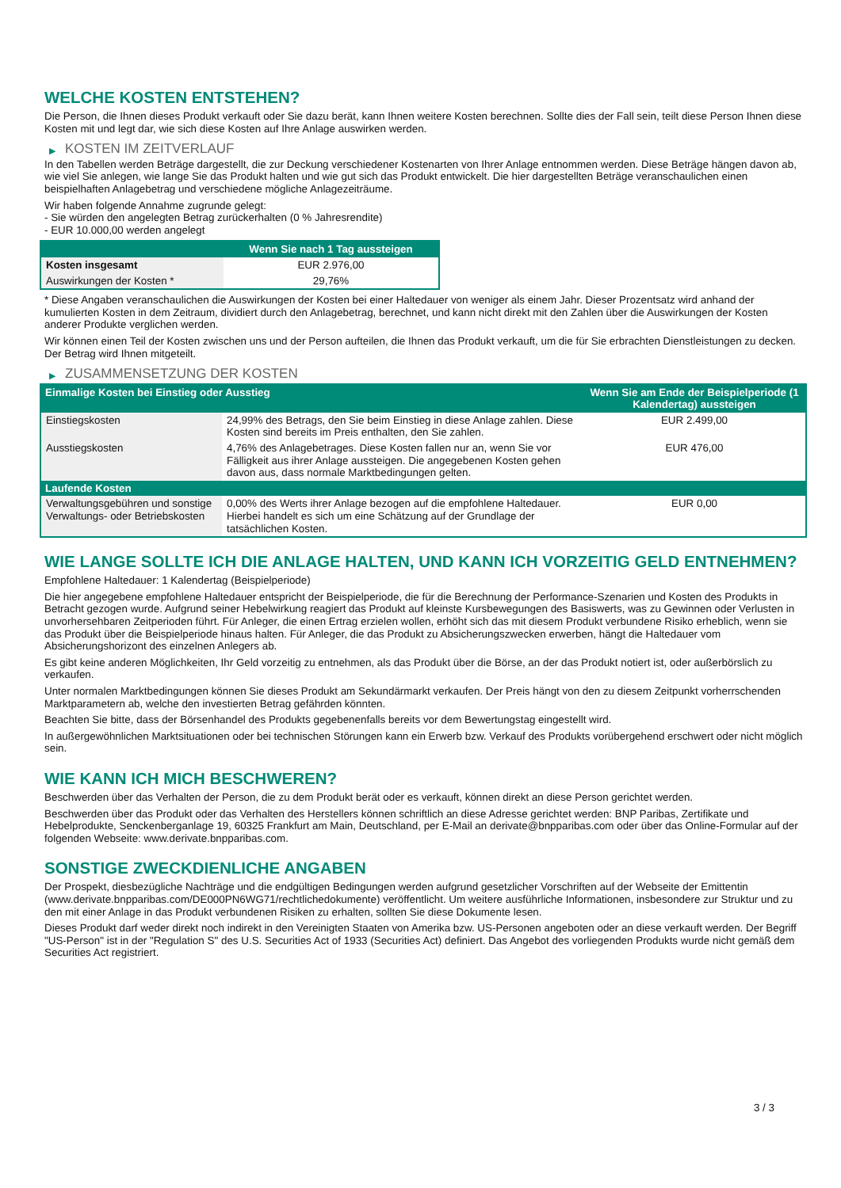WELCHE KOSTEN ENTSTEHEN?
Die Person, die Ihnen dieses Produkt verkauft oder Sie dazu berät, kann Ihnen weitere Kosten berechnen. Sollte dies der Fall sein, teilt diese Person Ihnen diese Kosten mit und legt dar, wie sich diese Kosten auf Ihre Anlage auswirken werden.
▶ KOSTEN IM ZEITVERLAUF
In den Tabellen werden Beträge dargestellt, die zur Deckung verschiedener Kostenarten von Ihrer Anlage entnommen werden. Diese Beträge hängen davon ab, wie viel Sie anlegen, wie lange Sie das Produkt halten und wie gut sich das Produkt entwickelt. Die hier dargestellten Beträge veranschaulichen einen beispielhaften Anlagebetrag und verschiedene mögliche Anlagezeiträume.
Wir haben folgende Annahme zugrunde gelegt:
- Sie würden den angelegten Betrag zurückerhalten (0 % Jahresrendite)
- EUR 10.000,00 werden angelegt
| | Wenn Sie nach 1 Tag aussteigen |
| --- | --- |
| Kosten insgesamt | EUR 2.976,00 |
| Auswirkungen der Kosten * | 29,76% |
* Diese Angaben veranschaulichen die Auswirkungen der Kosten bei einer Haltedauer von weniger als einem Jahr. Dieser Prozentsatz wird anhand der kumulierten Kosten in dem Zeitraum, dividiert durch den Anlagebetrag, berechnet, und kann nicht direkt mit den Zahlen über die Auswirkungen der Kosten anderer Produkte verglichen werden.
Wir können einen Teil der Kosten zwischen uns und der Person aufteilen, die Ihnen das Produkt verkauft, um die für Sie erbrachten Dienstleistungen zu decken. Der Betrag wird Ihnen mitgeteilt.
▶ ZUSAMMENSETZUNG DER KOSTEN
| Einmalige Kosten bei Einstieg oder Ausstieg | | Wenn Sie am Ende der Beispielperiode (1 Kalendertag) aussteigen |
| --- | --- | --- |
| Einstiegskosten | 24,99% des Betrags, den Sie beim Einstieg in diese Anlage zahlen. Diese Kosten sind bereits im Preis enthalten, den Sie zahlen. | EUR 2.499,00 |
| Ausstiegskosten | 4,76% des Anlagebetrages. Diese Kosten fallen nur an, wenn Sie vor Fälligkeit aus ihrer Anlage aussteigen. Die angegebenen Kosten gehen davon aus, dass normale Marktbedingungen gelten. | EUR 476,00 |
| Laufende Kosten | | |
| Verwaltungsgebühren und sonstige Verwaltungs- oder Betriebskosten | 0,00% des Werts ihrer Anlage bezogen auf die empfohlene Haltedauer. Hierbei handelt es sich um eine Schätzung auf der Grundlage der tatsächlichen Kosten. | EUR 0,00 |
WIE LANGE SOLLTE ICH DIE ANLAGE HALTEN, UND KANN ICH VORZEITIG GELD ENTNEHMEN?
Empfohlene Haltedauer: 1 Kalendertag (Beispielperiode)
Die hier angegebene empfohlene Haltedauer entspricht der Beispielperiode, die für die Berechnung der Performance-Szenarien und Kosten des Produkts in Betracht gezogen wurde. Aufgrund seiner Hebelwirkung reagiert das Produkt auf kleinste Kursbewegungen des Basiswerts, was zu Gewinnen oder Verlusten in unvorhersehbaren Zeitperioden führt. Für Anleger, die einen Ertrag erzielen wollen, erhöht sich das mit diesem Produkt verbundene Risiko erheblich, wenn sie das Produkt über die Beispielperiode hinaus halten. Für Anleger, die das Produkt zu Absicherungszwecken erwerben, hängt die Haltedauer vom Absicherungshorizont des einzelnen Anlegers ab.
Es gibt keine anderen Möglichkeiten, Ihr Geld vorzeitig zu entnehmen, als das Produkt über die Börse, an der das Produkt notiert ist, oder außerbörslich zu verkaufen.
Unter normalen Marktbedingungen können Sie dieses Produkt am Sekundärmarkt verkaufen. Der Preis hängt von den zu diesem Zeitpunkt vorherrschenden Marktparametern ab, welche den investierten Betrag gefährden könnten.
Beachten Sie bitte, dass der Börsenhandel des Produkts gegebenenfalls bereits vor dem Bewertungstag eingestellt wird.
In außergewöhnlichen Marktsituationen oder bei technischen Störungen kann ein Erwerb bzw. Verkauf des Produkts vorübergehend erschwert oder nicht möglich sein.
WIE KANN ICH MICH BESCHWEREN?
Beschwerden über das Verhalten der Person, die zu dem Produkt berät oder es verkauft, können direkt an diese Person gerichtet werden.
Beschwerden über das Produkt oder das Verhalten des Herstellers können schriftlich an diese Adresse gerichtet werden: BNP Paribas, Zertifikate und Hebelprodukte, Senckenberganlage 19, 60325 Frankfurt am Main, Deutschland, per E-Mail an derivate@bnpparibas.com oder über das Online-Formular auf der folgenden Webseite: www.derivate.bnpparibas.com.
SONSTIGE ZWECKDIENLICHE ANGABEN
Der Prospekt, diesbezügliche Nachträge und die endgültigen Bedingungen werden aufgrund gesetzlicher Vorschriften auf der Webseite der Emittentin (www.derivate.bnpparibas.com/DE000PN6WG71/rechtlichedokumente) veröffentlicht. Um weitere ausführliche Informationen, insbesondere zur Struktur und zu den mit einer Anlage in das Produkt verbundenen Risiken zu erhalten, sollten Sie diese Dokumente lesen.
Dieses Produkt darf weder direkt noch indirekt in den Vereinigten Staaten von Amerika bzw. US-Personen angeboten oder an diese verkauft werden. Der Begriff "US-Person" ist in der "Regulation S" des U.S. Securities Act of 1933 (Securities Act) definiert. Das Angebot des vorliegenden Produkts wurde nicht gemäß dem Securities Act registriert.
3 / 3